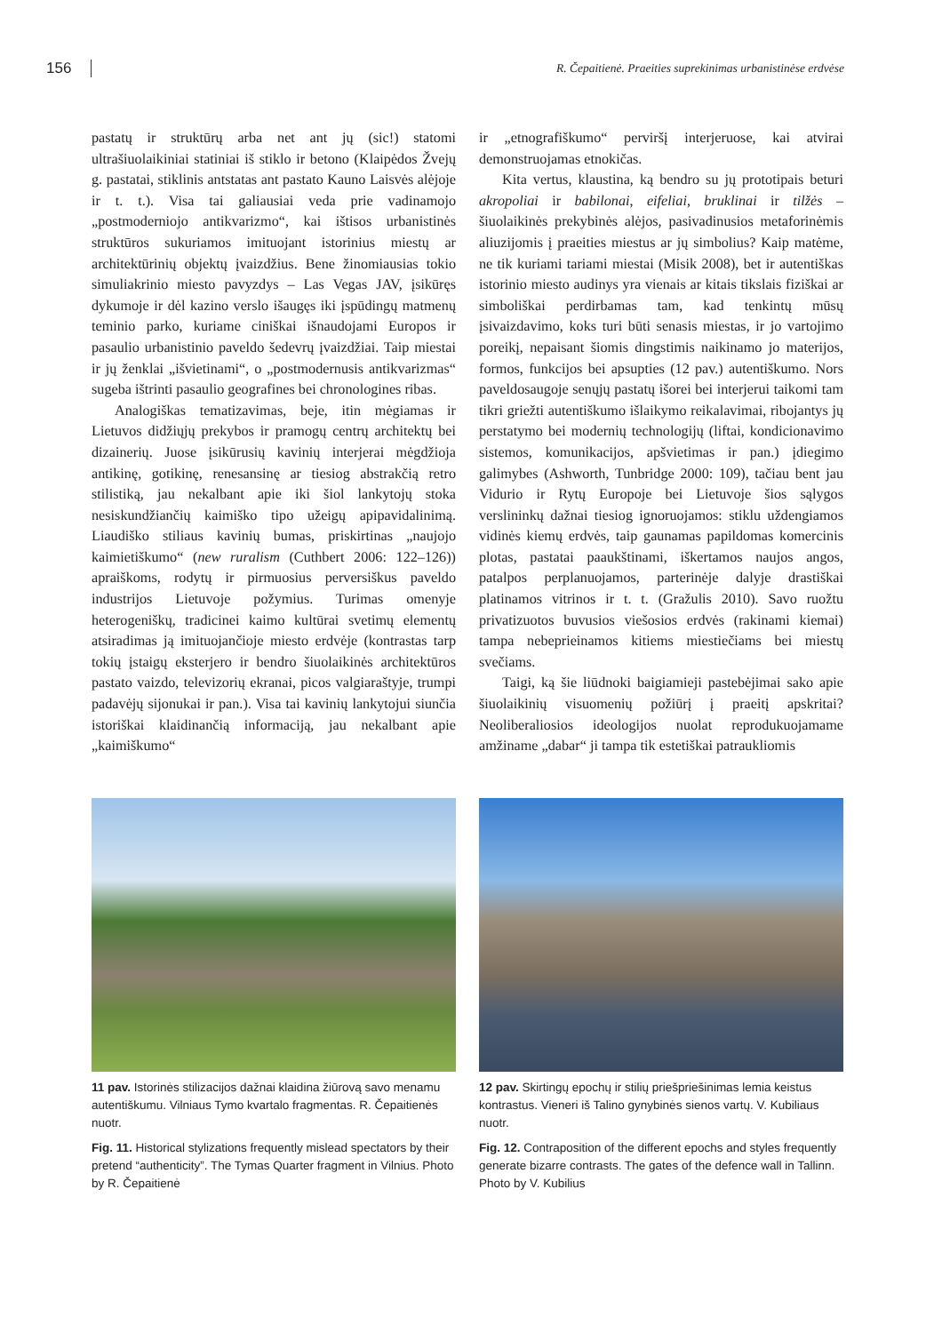156 R. Čepaitienė. Praeities suprekinimas urbanistinėse erdvėse
pastatų ir struktūrų arba net ant jų (sic!) statomi ultrašiuolaikiniai statiniai iš stiklo ir betono (Klaipėdos Žvejų g. pastatai, stiklinis antstatas ant pastato Kauno Laisvės alėjoje ir t. t.). Visa tai galiausiai veda prie vadinamojo „postmoderniojo antikvarizmo“, kai ištisos urbanistinės struktūros sukuriamos imituojant istorinius miestų ar architektūrinių objektų įvaizdžius. Bene žinomiausias tokio simuliakrinio miesto pavyzdys – Las Vegas JAV, įsikūręs dykumoje ir dėl kazino verslo išaugęs iki įspūdingų matmenų teminio parko, kuriame ciniškai išnaudojami Europos ir pasaulio urbanistinio paveldo šedevrų įvaizdžiai. Taip miestai ir jų ženklai „išvietinami“, o „postmodernusis antikvarizmas“ sugeba ištrinti pasaulio geografines bei chronologines ribas.
Analogiškas tematizavimas, beje, itin mėgiamas ir Lietuvos didžiųjų prekybos ir pramogų centrų architektų bei dizainerių. Juose įsikūrusių kavinių interjerai mėgdžioja antikinę, gotikinę, renesansinę ar tiesiog abstrakčią retro stilistiką, jau nekalbant apie iki šiol lankytojų stoka nesiskundžiančių kaimiško tipo užeigų apipavidalinimą. Liaudiško stiliaus kavinių bumas, priskirtinas „naujojo kaimietiškumo“ (new ruralism (Cuthbert 2006: 122–126)) apraiškoms, rodytų ir pirmuosius perversiškus paveldo industrijos Lietuvoje požymius. Turimas omenyje heterogeniškų, tradicinei kaimo kultūrai svetimų elementų atsiradimas ją imituojančioje miesto erdvėje (kontrastas tarp tokių įstaigų eksterjero ir bendro šiuolaikinės architektūros pastato vaizdo, televizorių ekranai, picos valgiaraštyje, trumpi padavėjų sijonukai ir pan.). Visa tai kavinių lankytojui siunčia istoriškai klaidinančią informaciją, jau nekalbant apie „kaimiškumo“
ir „etnografiškumo“ perviršį interjeruose, kai atvirai demonstruojamas etnokičas.
Kita vertus, klaustina, ką bendro su jų prototipais beturi akropoliai ir babilonai, eifeliai, bruklinai ir tilžės – šiuolaikinės prekybinės alėjos, pasivadinusios metaforinėmis aliuzijomis į praeities miestus ar jų simbolius? Kaip matėme, ne tik kuriami tariami miestai (Misik 2008), bet ir autentiškas istorinio miesto audinys yra vienais ar kitais tikslais fiziškai ar simboliškai perdirbamas tam, kad tenkintų mūsų įsivaizdavimo, koks turi būti senasis miestas, ir jo vartojimo poreikį, nepaisant šiomis dingstimis naikinamo jo materijos, formos, funkcijos bei apsupties (12 pav.) autentiškumo. Nors paveldosaugoje senųjų pastatų išorei bei interjerui taikomi tam tikri griežti autentiškumo išlaikymo reikalavimai, ribojantys jų perstatymo bei modernių technologijų (liftai, kondicionavimo sistemos, komunikacijos, apšvietimas ir pan.) įdiegimo galimybes (Ashworth, Tunbridge 2000: 109), tačiau bent jau Vidurio ir Rytų Europoje bei Lietuvoje šios sąlygos verslininkų dažnai tiesiog ignoruojamos: stiklu uždengiamos vidinės kiemų erdvės, taip gaunamas papildomas komercinis plotas, pastatai paaukštinami, iškertamos naujos angos, patalpos perplanuojamos, parterinėje dalyje drastiškai platinamos vitrinos ir t. t. (Gražulis 2010). Savo ruožtu privatizuotos buvusios viešosios erdvės (rakinami kiemai) tampa nebeprieinamos kitiems miestiečiams bei miestų svečiams.
Taigi, ką šie liūdnoki baigiamieji pastebėjimai sako apie šiuolaikinių visuomenių požiūrį į praeitį apskritai? Neoliberaliosios ideologijos nuolat reprodukuojamame amžiname „dabar“ ji tampa tik estetiškai patraukliomis
11 pav. Istorinės stilizacijos dažnai klaidina žiūrovą savo menamu autentiškumu. Vilniaus Tymo kvartalo fragmentas. R. Čepaitienės nuotr.
Fig. 11. Historical stylizations frequently mislead spectators by their pretend “authenticity”. The Tymas Quarter fragment in Vilnius. Photo by R. Čepaitienė
12 pav. Skirtingų epochų ir stilių priešpriešinimas lemia keistus kontrastus. Vieneri iš Talino gynybinės sienos vartų. V. Kubiliaus nuotr.
Fig. 12. Contraposition of the different epochs and styles frequently generate bizarre contrasts. The gates of the defence wall in Tallinn. Photo by V. Kubilius